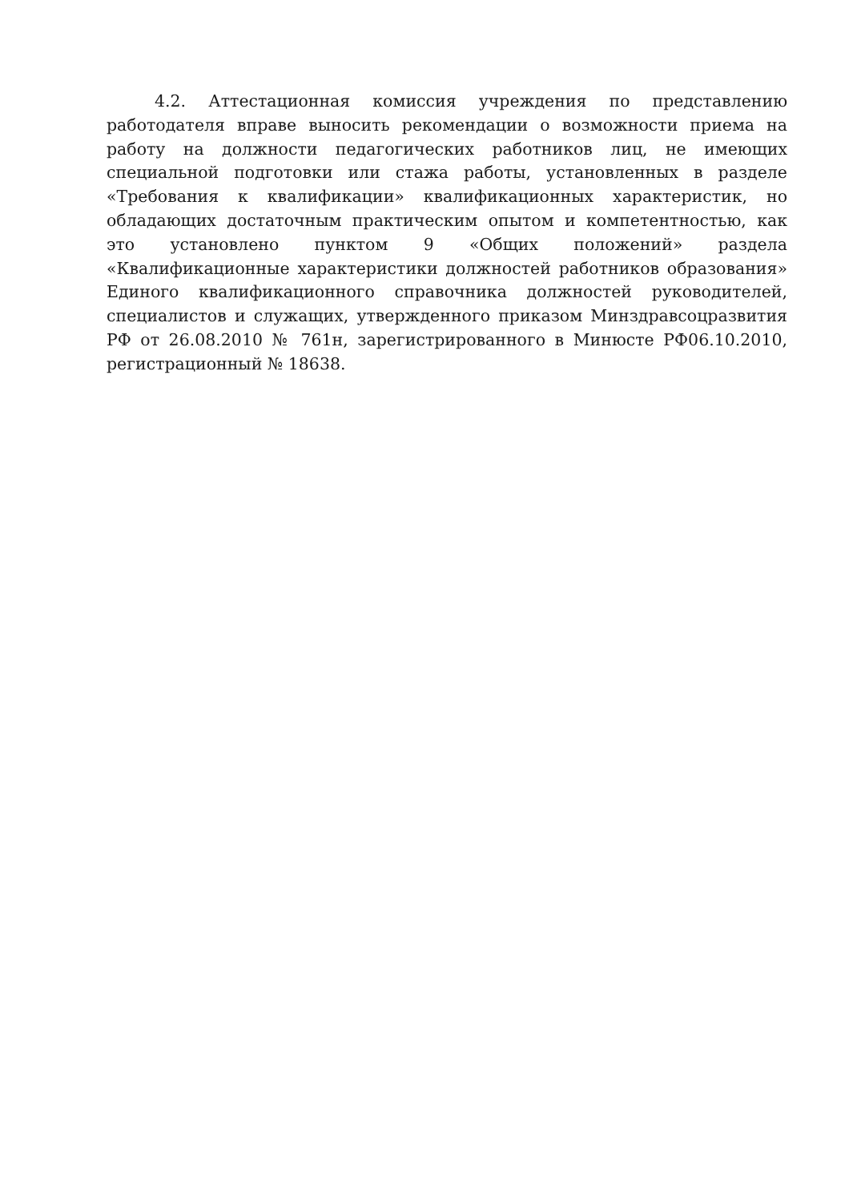4.2. Аттестационная комиссия учреждения по представлению работодателя вправе выносить рекомендации о возможности приема на работу на должности педагогических работников лиц, не имеющих специальной подготовки или стажа работы, установленных в разделе «Требования к квалификации» квалификационных характеристик, но обладающих достаточным практическим опытом и компетентностью, как это установлено пунктом 9 «Общих положений» раздела «Квалификационные характеристики должностей работников образования» Единого квалификационного справочника должностей руководителей, специалистов и служащих, утвержденного приказом Минздравсоцразвития РФ от 26.08.2010 № 761н, зарегистрированного в Минюсте РФ06.10.2010, регистрационный № 18638.